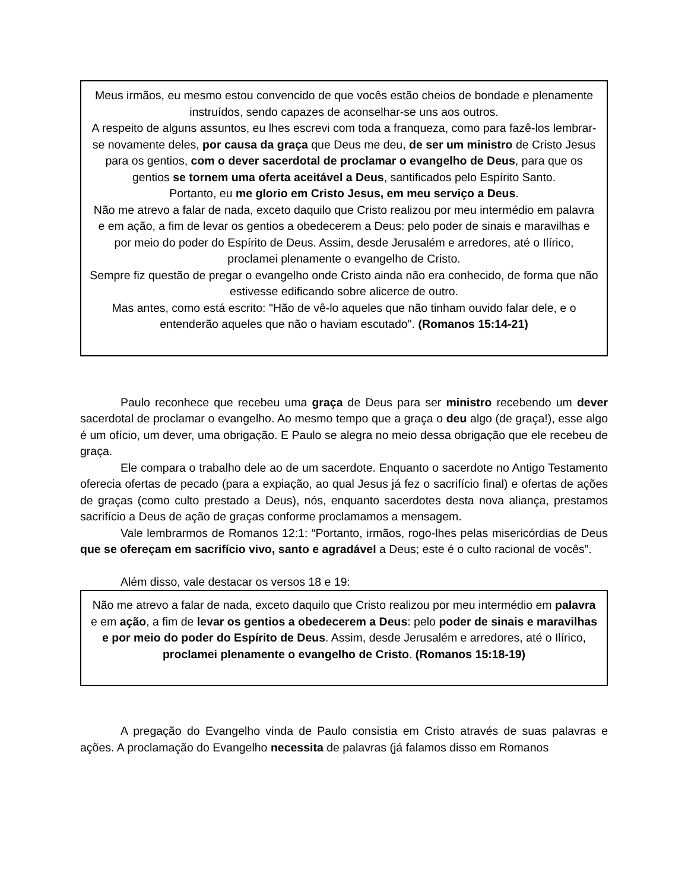Meus irmãos, eu mesmo estou convencido de que vocês estão cheios de bondade e plenamente instruídos, sendo capazes de aconselhar-se uns aos outros.
A respeito de alguns assuntos, eu lhes escrevi com toda a franqueza, como para fazê-los lembrar-se novamente deles, por causa da graça que Deus me deu, de ser um ministro de Cristo Jesus para os gentios, com o dever sacerdotal de proclamar o evangelho de Deus, para que os gentios se tornem uma oferta aceitável a Deus, santificados pelo Espírito Santo.
Portanto, eu me glorio em Cristo Jesus, em meu serviço a Deus.
Não me atrevo a falar de nada, exceto daquilo que Cristo realizou por meu intermédio em palavra e em ação, a fim de levar os gentios a obedecerem a Deus: pelo poder de sinais e maravilhas e por meio do poder do Espírito de Deus. Assim, desde Jerusalém e arredores, até o Ilírico, proclamei plenamente o evangelho de Cristo.
Sempre fiz questão de pregar o evangelho onde Cristo ainda não era conhecido, de forma que não estivesse edificando sobre alicerce de outro.
Mas antes, como está escrito: "Hão de vê-lo aqueles que não tinham ouvido falar dele, e o entenderão aqueles que não o haviam escutado". (Romanos 15:14-21)
Paulo reconhece que recebeu uma graça de Deus para ser ministro recebendo um dever sacerdotal de proclamar o evangelho. Ao mesmo tempo que a graça o deu algo (de graça!), esse algo é um ofício, um dever, uma obrigação. E Paulo se alegra no meio dessa obrigação que ele recebeu de graça.
Ele compara o trabalho dele ao de um sacerdote. Enquanto o sacerdote no Antigo Testamento oferecia ofertas de pecado (para a expiação, ao qual Jesus já fez o sacrifício final) e ofertas de ações de graças (como culto prestado a Deus), nós, enquanto sacerdotes desta nova aliança, prestamos sacrifício a Deus de ação de graças conforme proclamamos a mensagem.
Vale lembrarmos de Romanos 12:1: “Portanto, irmãos, rogo-lhes pelas misericórdias de Deus que se ofereçam em sacrifício vivo, santo e agradável a Deus; este é o culto racional de vocês”.
Além disso, vale destacar os versos 18 e 19:
Não me atrevo a falar de nada, exceto daquilo que Cristo realizou por meu intermédio em palavra e em ação, a fim de levar os gentios a obedecerem a Deus: pelo poder de sinais e maravilhas e por meio do poder do Espírito de Deus. Assim, desde Jerusalém e arredores, até o Ilírico, proclamei plenamente o evangelho de Cristo. (Romanos 15:18-19)
A pregação do Evangelho vinda de Paulo consistia em Cristo através de suas palavras e ações. A proclamação do Evangelho necessita de palavras (já falamos disso em Romanos